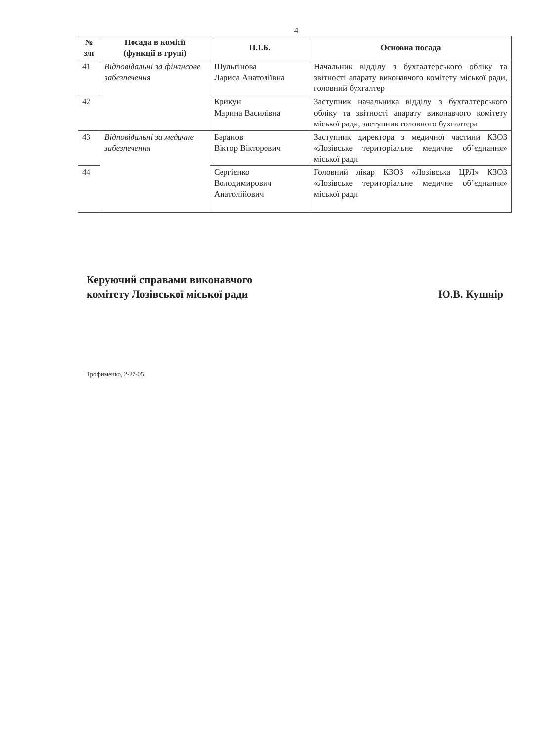4
| № з/п | Посада в комісії (функції в групі) | П.І.Б. | Основна посада |
| --- | --- | --- | --- |
| 41 | Відповідальні за фінансове забезпечення | Шульгінова Лариса Анатоліївна | Начальник відділу з бухгалтерського обліку та звітності апарату виконавчого комітету міської ради, головний бухгалтер |
| 42 | | Крикун Марина Василівна | Заступник начальника відділу з бухгалтерського обліку та звітності апарату виконавчого комітету міської ради, заступник головного бухгалтера |
| 43 | Відповідальні за медичне забезпечення | Баранов Віктор Вікторович | Заступник директора з медичної частини КЗОЗ «Лозівське територіальне медичне об’єднання» міської ради |
| 44 | | Сергієнко Володимирович Анатолійович | Головний лікар КЗОЗ «Лозівська ЦРЛ» КЗОЗ «Лозівське територіальне медичне об’єднання» міської ради |
Керуючий справами виконавчого
комітету Лозівської міської ради
Ю.В. Кушнір
Трофименко, 2-27-05